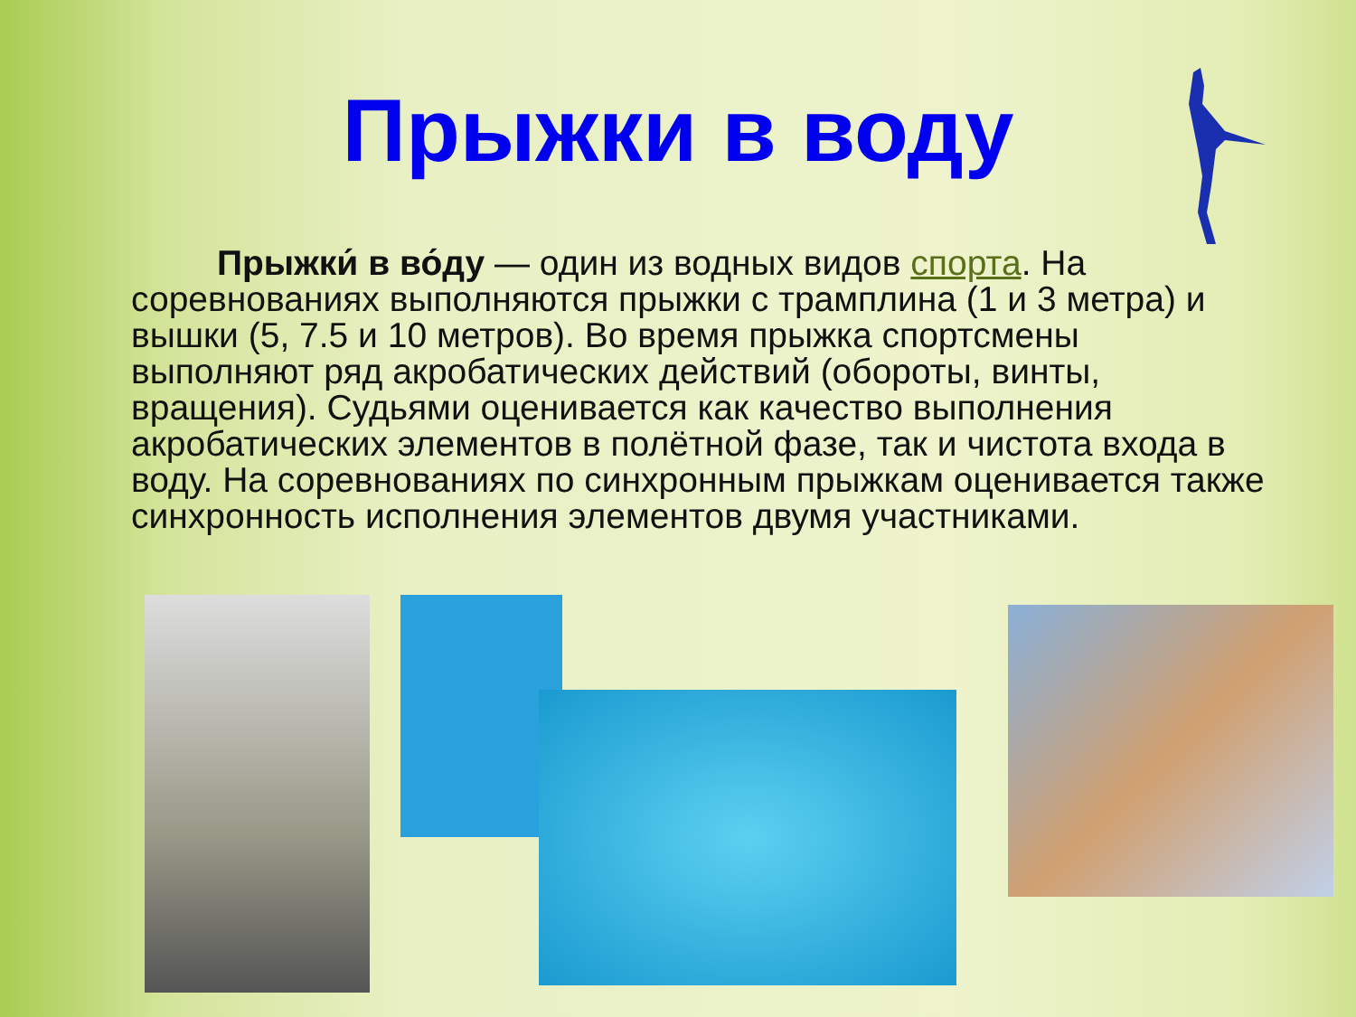Прыжки в воду
Прыжки́ в во́ду — один из водных видов спорта. На соревнованиях выполняются прыжки с трамплина (1 и 3 метра) и вышки (5, 7.5 и 10 метров). Во время прыжка спортсмены выполняют ряд акробатических действий (обороты, винты, вращения). Судьями оценивается как качество выполнения акробатических элементов в полётной фазе, так и чистота входа в воду. На соревнованиях по синхронным прыжкам оценивается также синхронность исполнения элементов двумя участниками.